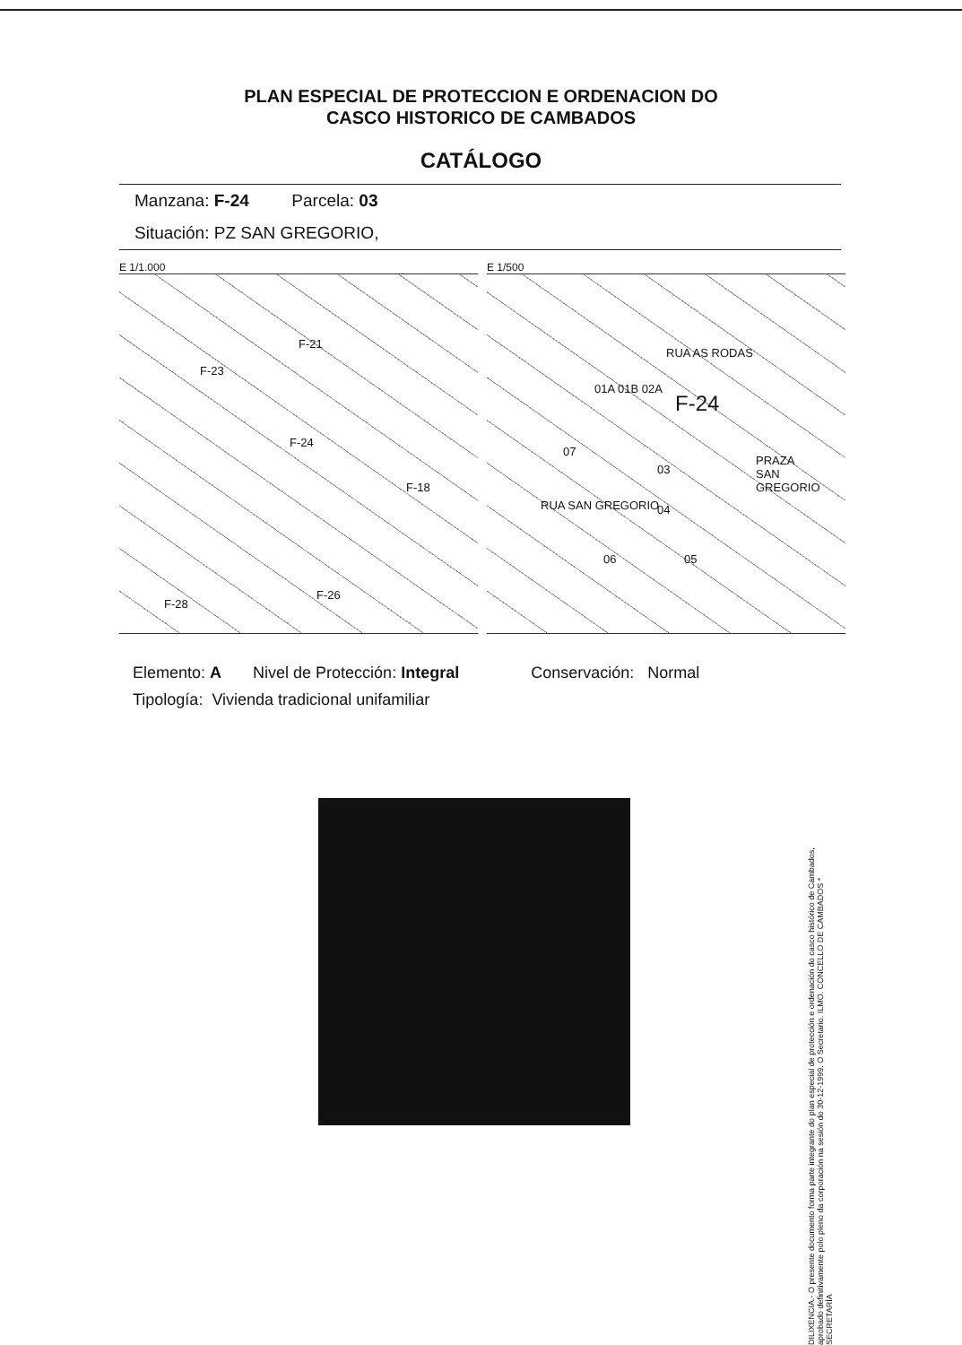PLAN ESPECIAL DE PROTECCION E ORDENACION DO
CASCO HISTORICO DE CAMBADOS
CATÁLOGO
Manzana: F-24 Parcela: 03
Situación: PZ SAN GREGORIO,
E 1/1.000
F-21
F-23
F-24
F-18
F-28
F-26
E 1/500
RUA AS RODAS
F-24
01A 01B 02A
07
03
PRAZA
SAN GREGORIO
04
06 05
RUA SAN GREGORIO
Elemento: A Nivel de Protección: Integral Conservación: Normal
Tipología: Vivienda tradicional unifamiliar
DILIXENCIA.- O presente documento forma parte integrante do plan especial de protección e ordenación do casco histórico de Cambados, aprobado definitivamente polo pleno da corporación na sesión do 30-12-1999. O Secretario. ILMO. CONCELLO DE CAMBADOS * SECRETARÍA